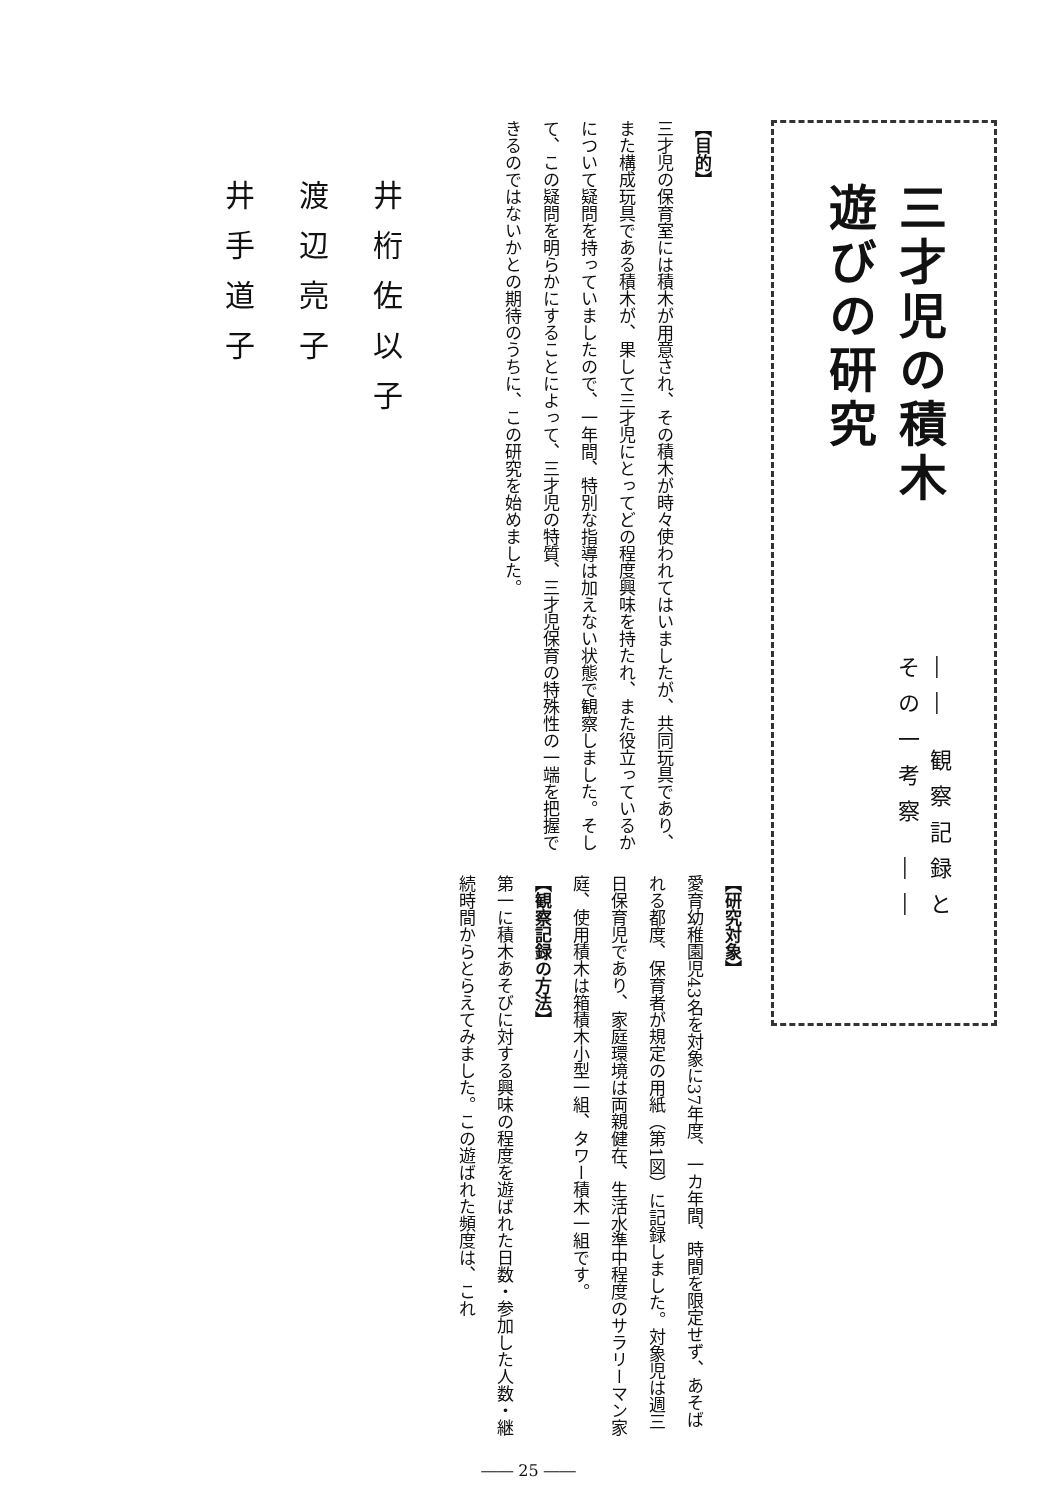三才児の積木遊びの研究
―― 観察記録とその一考察 ――
【目的】
三才児の保育室には積木が用意され、その積木が時々使われてはいましたが、共同玩具であり、また構成玩具である積木が、果して三才児にとってどの程度興味を持たれ、また役立っているかについて疑問を持っていましたので、一年間、特別な指導は加えない状態で観察しました。そして、この疑問を明らかにすることによって、三才児の特質、三才児保育の特殊性の一端を把握できるのではないかとの期待のうちに、この研究を始めました。
【研究対象】
愛育幼稚園児43名を対象に37年度、一カ年間、時間を限定せず、あそばれる都度、保育者が規定の用紙（第1図）に記録しました。対象児は週三日保育児であり、家庭環境は両親健在、生活水準中程度のサラリーマン家庭、使用積木は箱積木小型一組、タワー積木一組です。
【観察記録の方法】
第一に積木あそびに対する興味の程度を遊ばれた日数・参加した人数・継続時間からとらえてみました。この遊ばれた頻度は、これ
井桁佐以子
渡辺亮子
井手道子
―― 25 ――